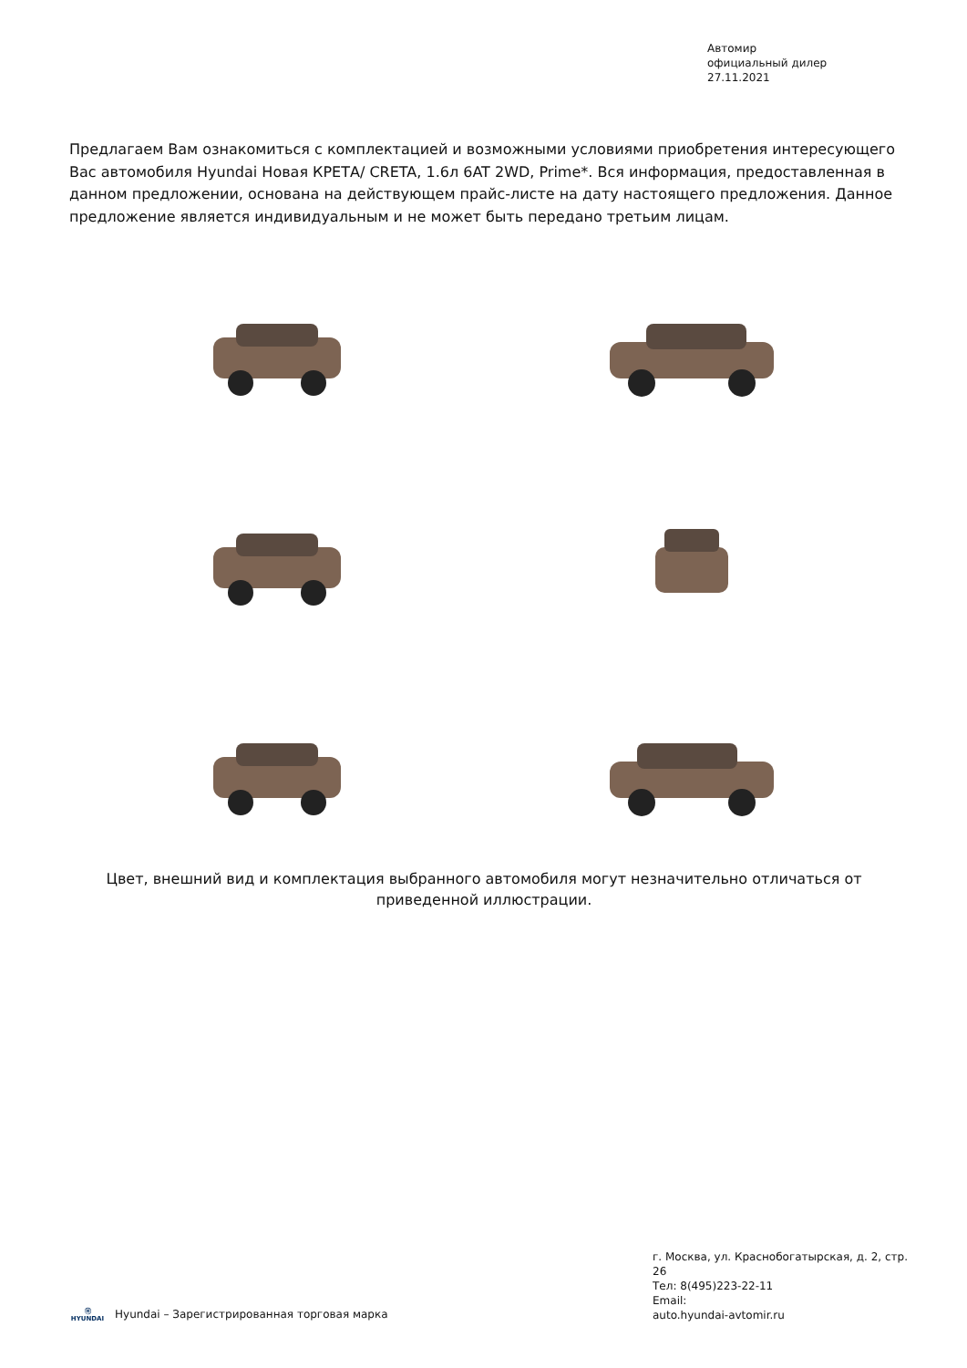Автомир
официальный дилер
27.11.2021
Предлагаем Вам ознакомиться с комплектацией и возможными условиями приобретения интересующего Вас автомобиля Hyundai Новая КРЕТА/ CRETA, 1.6л 6AT 2WD, Prime*. Вся информация, предоставленная в данном предложении, основана на действующем прайс-листе на дату настоящего предложения. Данное предложение является индивидуальным и не может быть передано третьим лицам.
Цвет, внешний вид и комплектация выбранного автомобиля могут незначительно отличаться от приведенной иллюстрации.
г. Москва, ул. Краснобогатырская, д. 2, стр. 26
Тел: 8(495)223-22-11
Email:
auto.hyundai-avtomir.ru
Ⓗ
HYUNDAI Hyundai – Зарегистрированная торговая марка